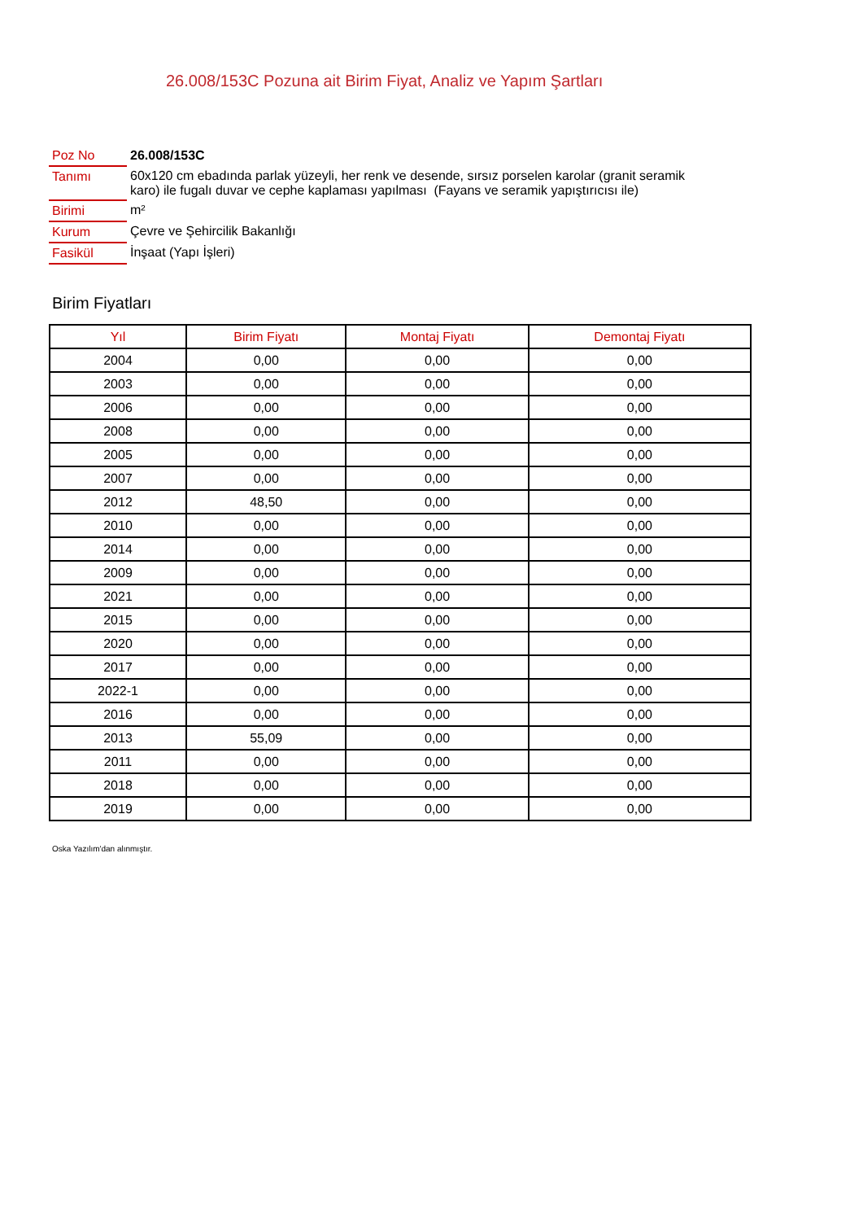26.008/153C Pozuna ait Birim Fiyat, Analiz ve Yapım Şartları
| Poz No | 26.008/153C |
| Tanımı | 60x120 cm ebadında parlak yüzeyli, her renk ve desende, sırsız porselen karolar (granit seramik karo) ile fugalı duvar ve cephe kaplaması yapılması (Fayans ve seramik yapıştırıcısı ile) |
| Birimi | m² |
| Kurum | Çevre ve Şehircilik Bakanlığı |
| Fasikül | İnşaat (Yapı İşleri) |
Birim Fiyatları
| Yıl | Birim Fiyatı | Montaj Fiyatı | Demontaj Fiyatı |
| --- | --- | --- | --- |
| 2004 | 0,00 | 0,00 | 0,00 |
| 2003 | 0,00 | 0,00 | 0,00 |
| 2006 | 0,00 | 0,00 | 0,00 |
| 2008 | 0,00 | 0,00 | 0,00 |
| 2005 | 0,00 | 0,00 | 0,00 |
| 2007 | 0,00 | 0,00 | 0,00 |
| 2012 | 48,50 | 0,00 | 0,00 |
| 2010 | 0,00 | 0,00 | 0,00 |
| 2014 | 0,00 | 0,00 | 0,00 |
| 2009 | 0,00 | 0,00 | 0,00 |
| 2021 | 0,00 | 0,00 | 0,00 |
| 2015 | 0,00 | 0,00 | 0,00 |
| 2020 | 0,00 | 0,00 | 0,00 |
| 2017 | 0,00 | 0,00 | 0,00 |
| 2022-1 | 0,00 | 0,00 | 0,00 |
| 2016 | 0,00 | 0,00 | 0,00 |
| 2013 | 55,09 | 0,00 | 0,00 |
| 2011 | 0,00 | 0,00 | 0,00 |
| 2018 | 0,00 | 0,00 | 0,00 |
| 2019 | 0,00 | 0,00 | 0,00 |
Oska Yazılım'dan alınmıştır.